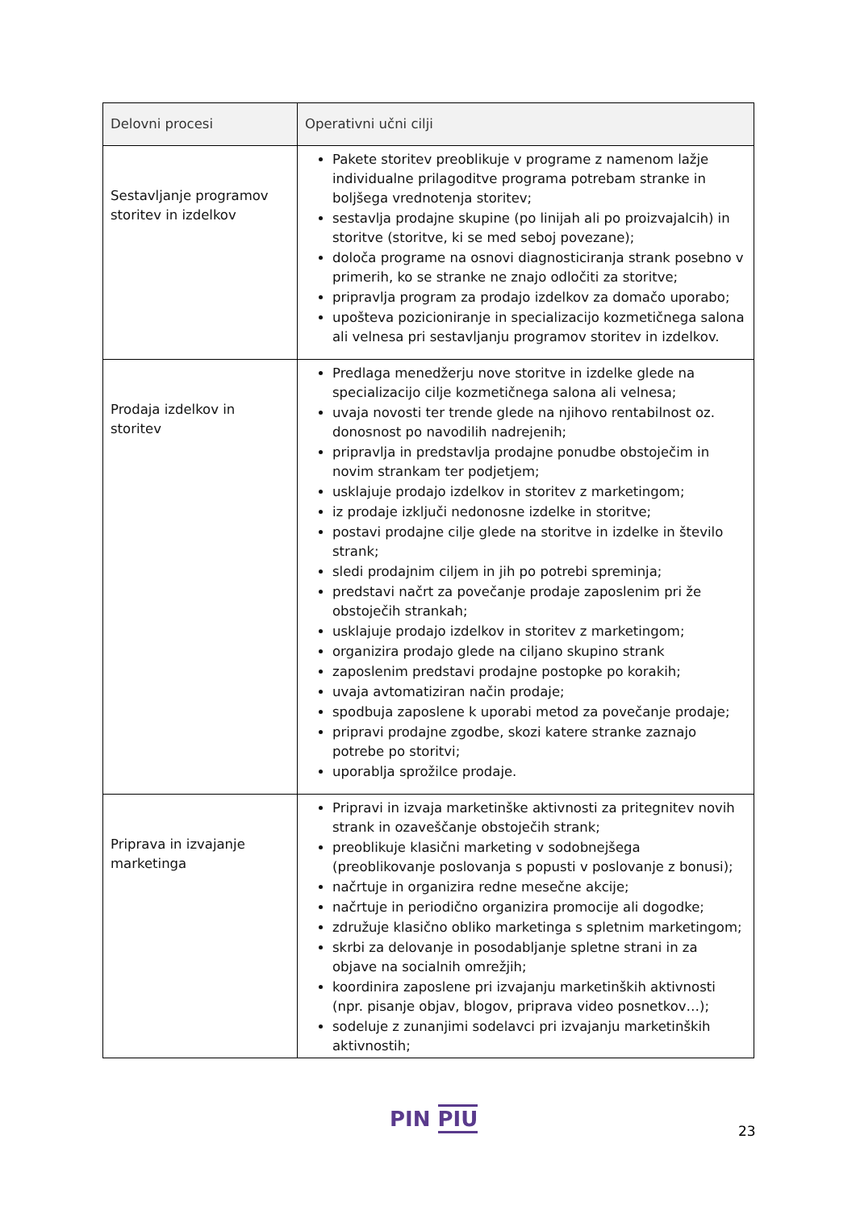| Delovni procesi | Operativni učni cilji |
| --- | --- |
| Sestavljanje programov storitev in izdelkov | Pakete storitev preoblikuje v programe z namenom lažje individualne prilagoditve programa potrebam stranke in boljšega vrednotenja storitev; sestavlja prodajne skupine (po linijah ali po proizvajalcih) in storitve (storitve, ki se med seboj povezane); določa programe na osnovi diagnosticiranja strank posebno v primerih, ko se stranke ne znajo odločiti za storitve; pripravlja program za prodajo izdelkov za domačo uporabo; upošteva pozicioniranje in specializacijo kozmetičnega salona ali velnesa pri sestavljanju programov storitev in izdelkov. |
| Prodaja izdelkov in storitev | Predlaga menedžerju nove storitve in izdelke glede na specializacijo cilje kozmetičnega salona ali velnesa; uvaja novosti ter trende glede na njihovo rentabilnost oz. donosnost po navodilih nadrejenih; pripravlja in predstavlja prodajne ponudbe obstoječim in novim strankam ter podjetjem; usklajuje prodajo izdelkov in storitev z marketingom; iz prodaje izključi nedonosne izdelke in storitve; postavi prodajne cilje glede na storitve in izdelke in število strank; sledi prodajnim ciljem in jih po potrebi spreminja; predstavi načrt za povečanje prodaje zaposlenim pri že obstoječih strankah; usklajuje prodajo izdelkov in storitev z marketingom; organizira prodajo glede na ciljano skupino strank zaposlenim predstavi prodajne postopke po korakih; uvaja avtomatiziran način prodaje; spodbuja zaposlene k uporabi metod za povečanje prodaje; pripravi prodajne zgodbe, skozi katere stranke zaznajo potrebe po storitvi; uporablja sprožilce prodaje. |
| Priprava in izvajanje marketinga | Pripravi in izvaja marketinške aktivnosti za pritegnitev novih strank in ozaveščanje obstoječih strank; preoblikuje klasični marketing v sodobnejšega (preoblikovanje poslovanja s popusti v poslovanje z bonusi); načrtuje in organizira redne mesečne akcije; načrtuje in periodično organizira promocije ali dogodke; združuje klasično obliko marketinga s spletnim marketingom; skrbi za delovanje in posodabljanje spletne strani in za objave na socialnih omrežjih; koordinira zaposlene pri izvajanju marketinških aktivnosti (npr. pisanje objav, blogov, priprava video posnetkov…); sodeluje z zunanjimi sodelavci pri izvajanju marketinških aktivnostih; |
PIN PIU 23